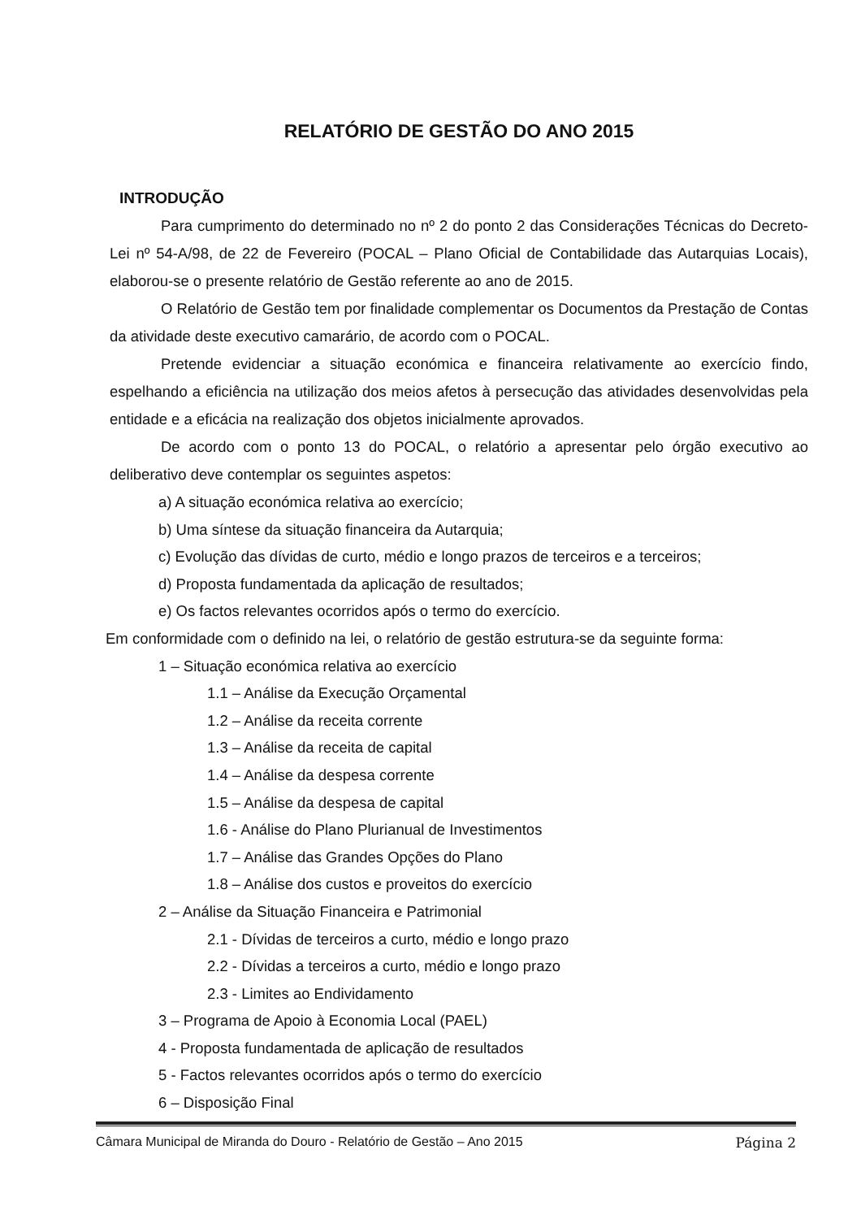RELATÓRIO DE GESTÃO DO ANO 2015
INTRODUÇÃO
Para cumprimento do determinado no nº 2 do ponto 2 das Considerações Técnicas do Decreto-Lei nº 54-A/98, de 22 de Fevereiro (POCAL – Plano Oficial de Contabilidade das Autarquias Locais), elaborou-se o presente relatório de Gestão referente ao ano de 2015.
O Relatório de Gestão tem por finalidade complementar os Documentos da Prestação de Contas da atividade deste executivo camarário, de acordo com o POCAL.
Pretende evidenciar a situação económica e financeira relativamente ao exercício findo, espelhando a eficiência na utilização dos meios afetos à persecução das atividades desenvolvidas pela entidade e a eficácia na realização dos objetos inicialmente aprovados.
De acordo com o ponto 13 do POCAL, o relatório a apresentar pelo órgão executivo ao deliberativo deve contemplar os seguintes aspetos:
a) A situação económica relativa ao exercício;
b) Uma síntese da situação financeira da Autarquia;
c) Evolução das dívidas de curto, médio e longo prazos de terceiros e a terceiros;
d) Proposta fundamentada da aplicação de resultados;
e) Os factos relevantes ocorridos após o termo do exercício.
Em conformidade com o definido na lei, o relatório de gestão estrutura-se da seguinte forma:
1 – Situação económica relativa ao exercício
1.1 – Análise da Execução Orçamental
1.2 – Análise da receita corrente
1.3 – Análise da receita de capital
1.4 – Análise da despesa corrente
1.5 – Análise da despesa de capital
1.6 - Análise do Plano Plurianual de Investimentos
1.7 – Análise das Grandes Opções do Plano
1.8 – Análise dos custos e proveitos do exercício
2 – Análise da Situação Financeira e Patrimonial
2.1 - Dívidas de terceiros a curto, médio e longo prazo
2.2 - Dívidas a terceiros a curto, médio e longo prazo
2.3 - Limites ao Endividamento
3 – Programa de Apoio à Economia Local (PAEL)
4 - Proposta fundamentada de aplicação de resultados
5 - Factos relevantes ocorridos após o termo do exercício
6 – Disposição Final
Câmara Municipal de Miranda do Douro - Relatório de Gestão – Ano 2015 Página 2